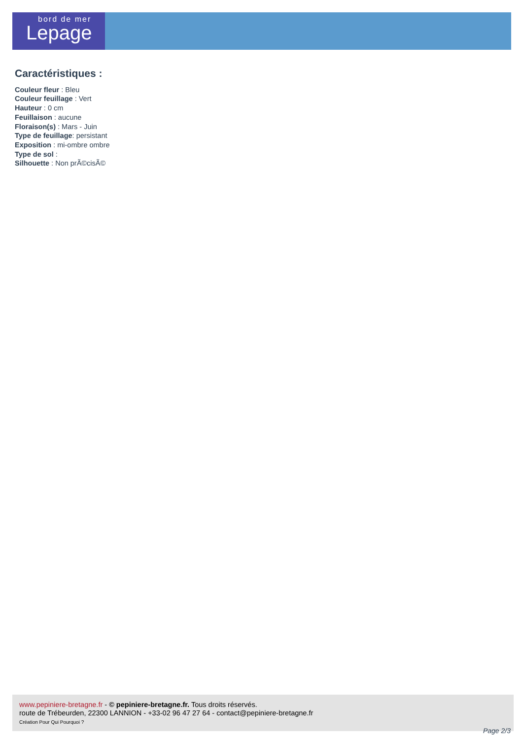bord de mer
Lepage
Caractéristiques :
Couleur fleur : Bleu
Couleur feuillage : Vert
Hauteur : 0 cm
Feuillaison : aucune
Floraison(s) : Mars - Juin
Type de feuillage: persistant
Exposition : mi-ombre ombre
Type de sol :
Silhouette : Non prÃ©cisÃ©
www.pepiniere-bretagne.fr - © pepiniere-bretagne.fr. Tous droits réservés.
route de Trébeurden, 22300 LANNION - +33-02 96 47 27 64 - contact@pepiniere-bretagne.fr
Création Pour Qui Pourquoi ?
Page 2/3